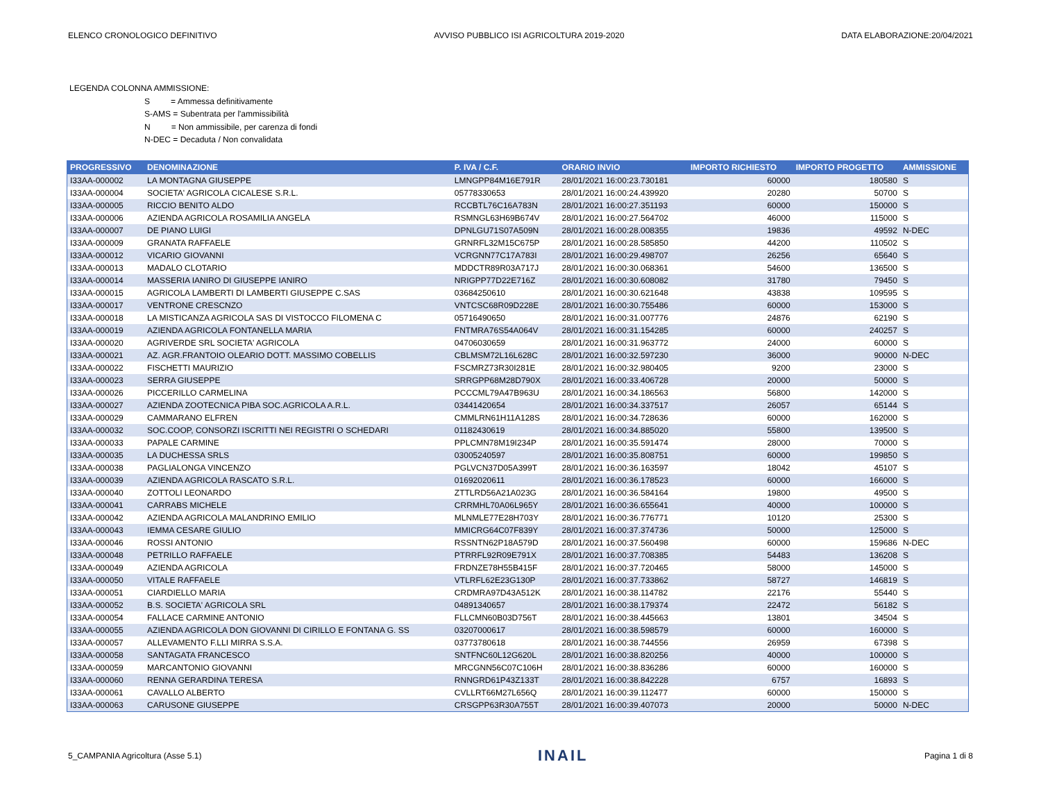ELENCO CRONOLOGICO DEFINITIVO AVVISO PUBBLICO ISI AGRICOLTURA 2019-2020 DATA ELABORAZIONE:20/04/2021
LEGENDA COLONNA AMMISSIONE:
S = Ammessa definitivamente
S-AMS = Subentrata per l'ammissibilità
N = Non ammissibile, per carenza di fondi
N-DEC = Decaduta / Non convalidata
| PROGRESSIVO | DENOMINAZIONE | P. IVA / C.F. | ORARIO INVIO | IMPORTO RICHIESTO | IMPORTO PROGETTO | AMMISSIONE |
| --- | --- | --- | --- | --- | --- | --- |
| I33AA-000002 | LA MONTAGNA GIUSEPPE | LMNGPP84M16E791R | 28/01/2021 16:00:23.730181 | 60000 | 180580 | S |
| I33AA-000004 | SOCIETA' AGRICOLA CICALESE S.R.L. | 05778330653 | 28/01/2021 16:00:24.439920 | 20280 | 50700 | S |
| I33AA-000005 | RICCIO BENITO ALDO | RCCBTL76C16A783N | 28/01/2021 16:00:27.351193 | 60000 | 150000 | S |
| I33AA-000006 | AZIENDA AGRICOLA ROSAMILIA ANGELA | RSMNGL63H69B674V | 28/01/2021 16:00:27.564702 | 46000 | 115000 | S |
| I33AA-000007 | DE PIANO LUIGI | DPNLGU71S07A509N | 28/01/2021 16:00:28.008355 | 19836 | 49592 | N-DEC |
| I33AA-000009 | GRANATA RAFFAELE | GRNRFL32M15C675P | 28/01/2021 16:00:28.585850 | 44200 | 110502 | S |
| I33AA-000012 | VICARIO GIOVANNI | VCRGNN77C17A783I | 28/01/2021 16:00:29.498707 | 26256 | 65640 | S |
| I33AA-000013 | MADALO CLOTARIO | MDDCTR89R03A717J | 28/01/2021 16:00:30.068361 | 54600 | 136500 | S |
| I33AA-000014 | MASSERIA IANIRO DI GIUSEPPE IANIRO | NRIGPP77D22E716Z | 28/01/2021 16:00:30.608082 | 31780 | 79450 | S |
| I33AA-000015 | AGRICOLA LAMBERTI DI LAMBERTI GIUSEPPE C.SAS | 03684250610 | 28/01/2021 16:00:30.621648 | 43838 | 109595 | S |
| I33AA-000017 | VENTRONE CRESCNZO | VNTCSC68R09D228E | 28/01/2021 16:00:30.755486 | 60000 | 153000 | S |
| I33AA-000018 | LA MISTICANZA AGRICOLA SAS DI VISTOCCO FILOMENA C | 05716490650 | 28/01/2021 16:00:31.007776 | 24876 | 62190 | S |
| I33AA-000019 | AZIENDA AGRICOLA FONTANELLA MARIA | FNTMRA76S54A064V | 28/01/2021 16:00:31.154285 | 60000 | 240257 | S |
| I33AA-000020 | AGRIVERDE SRL SOCIETA' AGRICOLA | 04706030659 | 28/01/2021 16:00:31.963772 | 24000 | 60000 | S |
| I33AA-000021 | AZ. AGR.FRANTOIO OLEARIO DOTT. MASSIMO COBELLIS | CBLMSM72L16L628C | 28/01/2021 16:00:32.597230 | 36000 | 90000 | N-DEC |
| I33AA-000022 | FISCHETTI MAURIZIO | FSCMRZ73R30I281E | 28/01/2021 16:00:32.980405 | 9200 | 23000 | S |
| I33AA-000023 | SERRA GIUSEPPE | SRRGPP68M28D790X | 28/01/2021 16:00:33.406728 | 20000 | 50000 | S |
| I33AA-000026 | PICCERILLO CARMELINA | PCCCML79A47B963U | 28/01/2021 16:00:34.186563 | 56800 | 142000 | S |
| I33AA-000027 | AZIENDA ZOOTECNICA PIBA SOC.AGRICOLA A.R.L. | 03441420654 | 28/01/2021 16:00:34.337517 | 26057 | 65144 | S |
| I33AA-000029 | CAMMARANO ELFREN | CMMLRN61H11A128S | 28/01/2021 16:00:34.728636 | 60000 | 162000 | S |
| I33AA-000032 | SOC.COOP, CONSORZI ISCRITTI NEI REGISTRI O SCHEDARI | 01182430619 | 28/01/2021 16:00:34.885020 | 55800 | 139500 | S |
| I33AA-000033 | PAPALE CARMINE | PPLCMN78M19I234P | 28/01/2021 16:00:35.591474 | 28000 | 70000 | S |
| I33AA-000035 | LA DUCHESSA SRLS | 03005240597 | 28/01/2021 16:00:35.808751 | 60000 | 199850 | S |
| I33AA-000038 | PAGLIALONGA VINCENZO | PGLVCN37D05A399T | 28/01/2021 16:00:36.163597 | 18042 | 45107 | S |
| I33AA-000039 | AZIENDA AGRICOLA RASCATO S.R.L. | 01692020611 | 28/01/2021 16:00:36.178523 | 60000 | 166000 | S |
| I33AA-000040 | ZOTTOLI LEONARDO | ZTTLRD56A21A023G | 28/01/2021 16:00:36.584164 | 19800 | 49500 | S |
| I33AA-000041 | CARRABS MICHELE | CRRMHL70A06L965Y | 28/01/2021 16:00:36.655641 | 40000 | 100000 | S |
| I33AA-000042 | AZIENDA AGRICOLA MALANDRINO EMILIO | MLNMLE77E28H703Y | 28/01/2021 16:00:36.776771 | 10120 | 25300 | S |
| I33AA-000043 | IEMMA CESARE GIULIO | MMICRG64C07F839Y | 28/01/2021 16:00:37.374736 | 50000 | 125000 | S |
| I33AA-000046 | ROSSI ANTONIO | RSSNTN62P18A579D | 28/01/2021 16:00:37.560498 | 60000 | 159686 | N-DEC |
| I33AA-000048 | PETRILLO RAFFAELE | PTRRFL92R09E791X | 28/01/2021 16:00:37.708385 | 54483 | 136208 | S |
| I33AA-000049 | AZIENDA AGRICOLA | FRDNZE78H55B415F | 28/01/2021 16:00:37.720465 | 58000 | 145000 | S |
| I33AA-000050 | VITALE RAFFAELE | VTLRFL62E23G130P | 28/01/2021 16:00:37.733862 | 58727 | 146819 | S |
| I33AA-000051 | CIARDIELLO MARIA | CRDMRA97D43A512K | 28/01/2021 16:00:38.114782 | 22176 | 55440 | S |
| I33AA-000052 | B.S. SOCIETA' AGRICOLA SRL | 04891340657 | 28/01/2021 16:00:38.179374 | 22472 | 56182 | S |
| I33AA-000054 | FALLACE CARMINE ANTONIO | FLLCMN60B03D756T | 28/01/2021 16:00:38.445663 | 13801 | 34504 | S |
| I33AA-000055 | AZIENDA AGRICOLA DON GIOVANNI DI CIRILLO E FONTANA G. SS | 03207000617 | 28/01/2021 16:00:38.598579 | 60000 | 160000 | S |
| I33AA-000057 | ALLEVAMENTO F.LLI MIRRA S.S.A. | 03773780618 | 28/01/2021 16:00:38.744556 | 26959 | 67398 | S |
| I33AA-000058 | SANTAGATA FRANCESCO | SNTFNC60L12G620L | 28/01/2021 16:00:38.820256 | 40000 | 100000 | S |
| I33AA-000059 | MARCANTONIO GIOVANNI | MRCGNN56C07C106H | 28/01/2021 16:00:38.836286 | 60000 | 160000 | S |
| I33AA-000060 | RENNA GERARDINA TERESA | RNNGRD61P43Z133T | 28/01/2021 16:00:38.842228 | 6757 | 16893 | S |
| I33AA-000061 | CAVALLO ALBERTO | CVLLRT66M27L656Q | 28/01/2021 16:00:39.112477 | 60000 | 150000 | S |
| I33AA-000063 | CARUSONE GIUSEPPE | CRSGPP63R30A755T | 28/01/2021 16:00:39.407073 | 20000 | 50000 | N-DEC |
5_CAMPANIA Agricoltura (Asse 5.1) INAIL Pagina 1 di 8